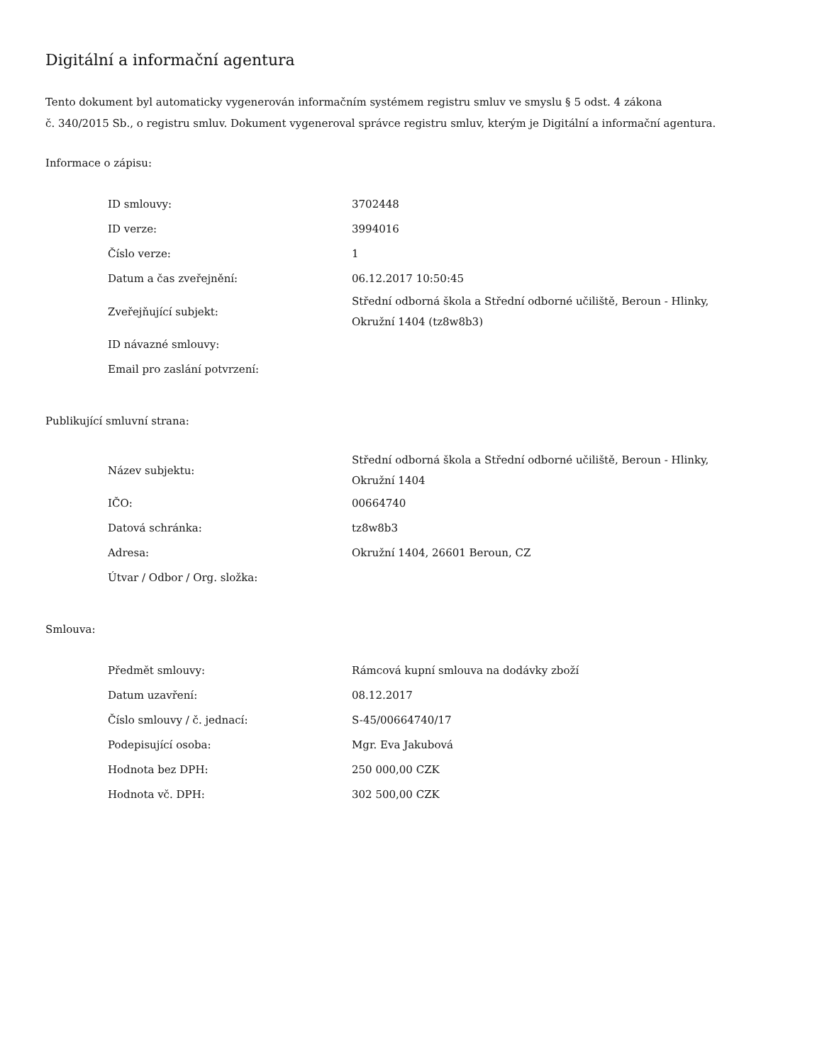Digitální a informační agentura
Tento dokument byl automaticky vygenerován informačním systémem registru smluv ve smyslu § 5 odst. 4 zákona
č. 340/2015 Sb., o registru smluv. Dokument vygeneroval správce registru smluv, kterým je Digitální a informační agentura.
Informace o zápisu:
| ID smlouvy: | 3702448 |
| ID verze: | 3994016 |
| Číslo verze: | 1 |
| Datum a čas zveřejnění: | 06.12.2017 10:50:45 |
| Zveřejňující subjekt: | Střední odborná škola a Střední odborné učiliště, Beroun - Hlinky, Okružní 1404 (tz8w8b3) |
| ID návazné smlouvy: | |
| Email pro zaslání potvrzení: | |
Publikující smluvní strana:
| Název subjektu: | Střední odborná škola a Střední odborné učiliště, Beroun - Hlinky, Okružní 1404 |
| IČO: | 00664740 |
| Datová schránka: | tz8w8b3 |
| Adresa: | Okružní 1404, 26601 Beroun, CZ |
| Útvar / Odbor / Org. složka: | |
Smlouva:
| Předmět smlouvy: | Rámcová kupní smlouva na dodávky zboží |
| Datum uzavření: | 08.12.2017 |
| Číslo smlouvy / č. jednací: | S-45/00664740/17 |
| Podepisující osoba: | Mgr. Eva Jakubová |
| Hodnota bez DPH: | 250 000,00 CZK |
| Hodnota vč. DPH: | 302 500,00 CZK |